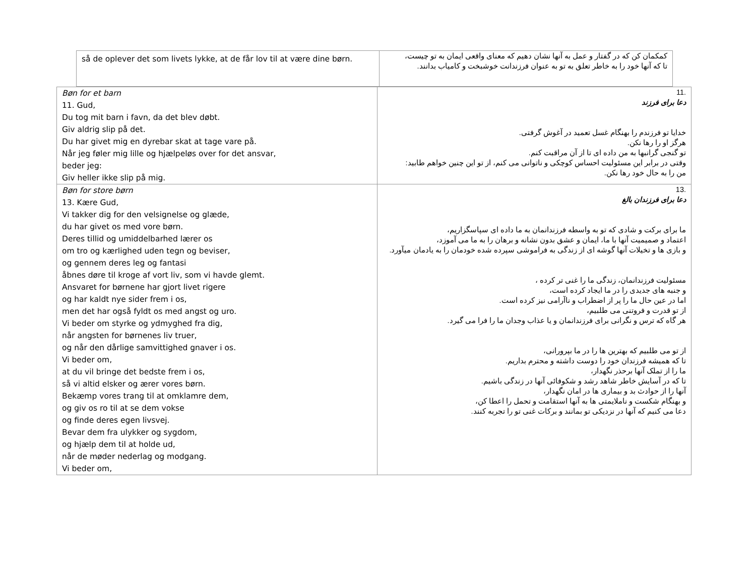| så de oplever det som livets lykke, at de får lov til at være dine børn. | کمکمان کن که در گفتار و عمل به آنها نشان دهیم که معنای واقعی ایمان به تو چیست، تا که آنها خود را به خاطر تعلق به تو به عنوان فرزندانت خوشبخت و کامیاب بدانند. |
| Bøn for et barn 11. Gud, Du tog mit barn i favn, da det blev døbt. Giv aldrig slip på det. Du har givet mig en dyrebar skat at tage vare på. Når jeg føler mig lille og hjælpeløs over for det ansvar, beder jeg: Giv heller ikke slip på mig. | .11 دعا برای فرزند خدایا تو فرزندم را بهنگام غسل تعمید در آغوش گرفتی. هرگز او را رها نکن. تو گنجی گرانبها به من داده ای تا از آن مراقبت کنم. وقتی در برابر این مسئولیت احساس کوچکی و ناتوانی می کنم، از تو این چنین خواهم طابید: من را به حال خود رها نکن. |
| Bøn for store børn 13. Kære Gud, Vi takker dig for den velsignelse og glæde, du har givet os med vore børn. Deres tillid og umiddelbarhed lærer os om tro og kærlighed uden tegn og beviser, og gennem deres leg og fantasi åbnes døre til kroge af vort liv, som vi havde glemt. Ansvaret for børnene har gjort livet rigere og har kaldt nye sider frem i os, men det har også fyldt os med angst og uro. Vi beder om styrke og ydmyghed fra dig, når angsten for børnenes liv truer, og når den dårlige samvittighed gnaver i os. Vi beder om, at du vil bringe det bedste frem i os, så vi altid elsker og ærer vores børn. Bekæmp vores trang til at omklamre dem, og giv os ro til at se dem vokse og finde deres egen livsvej. Bevar dem fra ulykker og sygdom, og hjælp dem til at holde ud, når de møder nederlag og modgang. Vi beder om, | .13 دعا برای فرزندان بالغ ما برای برکت و شادی که تو به واسطه فرزندانمان به ما داده ای سپاسگزاریم، اعتماد و صمیمیت آنها با ما، ایمان و عشق بدون نشانه و برهان را به ما می آموزد، و بازی ها و تخیلات آنها گوشه ای از زندگی به فراموشی سپرده شده خودمان را به یادمان میآورد. مسئولیت فرزندانمان، زندگی ما را غنی تر کرده ، و جنبه های جدیدی را در ما ایجاد کرده است، اما در عین حال ما را پر از اضطراب و ناآرامی نیز کرده است. از تو قدرت و فروتنی می طلبیم، هر گاه که ترس و نگرانی برای فرزندانمان و یا عذاب وجدان ما را فرا می گیرد. از تو می طلبیم که بهترین ها را در ما بپرورانی، تا که همیشه فرزندان خود را دوست داشته و محترم بداریم. ما را از تملک آنها برحذر نگهدار، تا که در آسایش خاطر شاهد رشد و شکوفائی آنها در زندگی باشیم. آنها را از حوادث بد و بیماری ها در امان نگهدار، و بهنگام شکست و ناملایمتی ها به آنها استقامت و تحمل را اعطا کن، دعا می کنیم که آنها در نزدیکی تو بمانند و برکات غنی تو را تجربه کنند. |